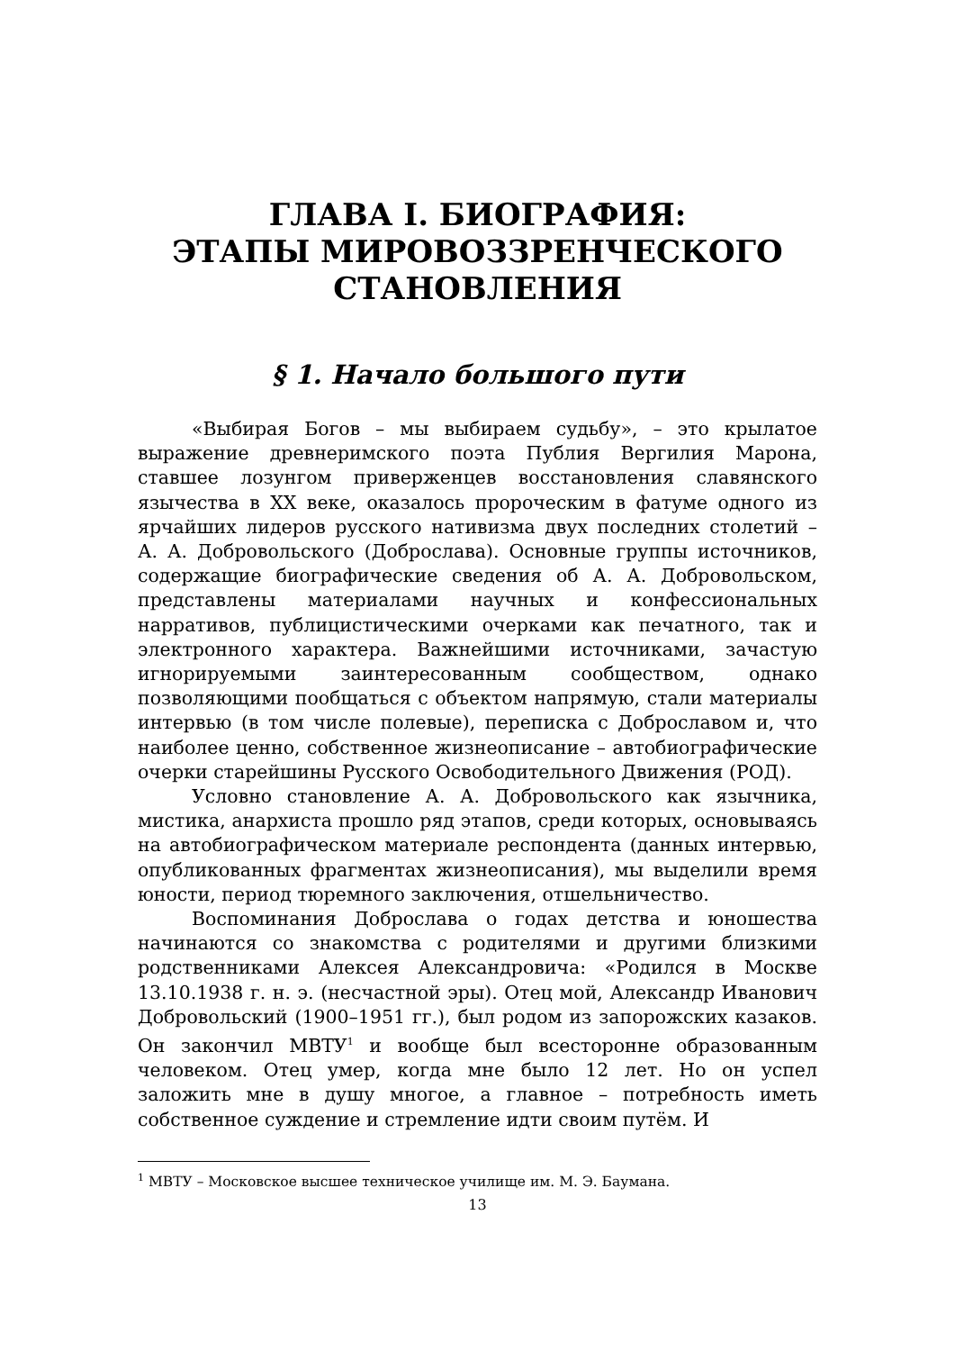ГЛАВА I. БИОГРАФИЯ:
ЭТАПЫ МИРОВОЗЗРЕНЧЕСКОГО
СТАНОВЛЕНИЯ
§ 1. Начало большого пути
«Выбирая Богов – мы выбираем судьбу», – это крылатое выражение древнеримского поэта Публия Вергилия Марона, ставшее лозунгом приверженцев восстановления славянского язычества в XX веке, оказалось пророческим в фатуме одного из ярчайших лидеров русского нативизма двух последних столетий – А. А. Добровольского (Доброслава). Основные группы источников, содержащие биографические сведения об А. А. Добровольском, представлены материалами научных и конфессиональных нарративов, публицистическими очерками как печатного, так и электронного характера. Важнейшими источниками, зачастую игнорируемыми заинтересованным сообществом, однако позволяющими пообщаться с объектом напрямую, стали материалы интервью (в том числе полевые), переписка с Доброславом и, что наиболее ценно, собственное жизнеописание – автобиографические очерки старейшины Русского Освободительного Движения (РОД).
Условно становление А. А. Добровольского как язычника, мистика, анархиста прошло ряд этапов, среди которых, основываясь на автобиографическом материале респондента (данных интервью, опубликованных фрагментах жизнеописания), мы выделили время юности, период тюремного заключения, отшельничество.
Воспоминания Доброслава о годах детства и юношества начинаются со знакомства с родителями и другими близкими родственниками Алексея Александровича: «Родился в Москве 13.10.1938 г. н. э. (несчастной эры). Отец мой, Александр Иванович Добровольский (1900–1951 гг.), был родом из запорожских казаков. Он закончил МВТУ<sup>1</sup> и вообще был всесторонне образованным человеком. Отец умер, когда мне было 12 лет. Но он успел заложить мне в душу многое, а главное – потребность иметь собственное суждение и стремление идти своим путём. И
<sup>1</sup> МВТУ – Московское высшее техническое училище им. М. Э. Баумана.
13